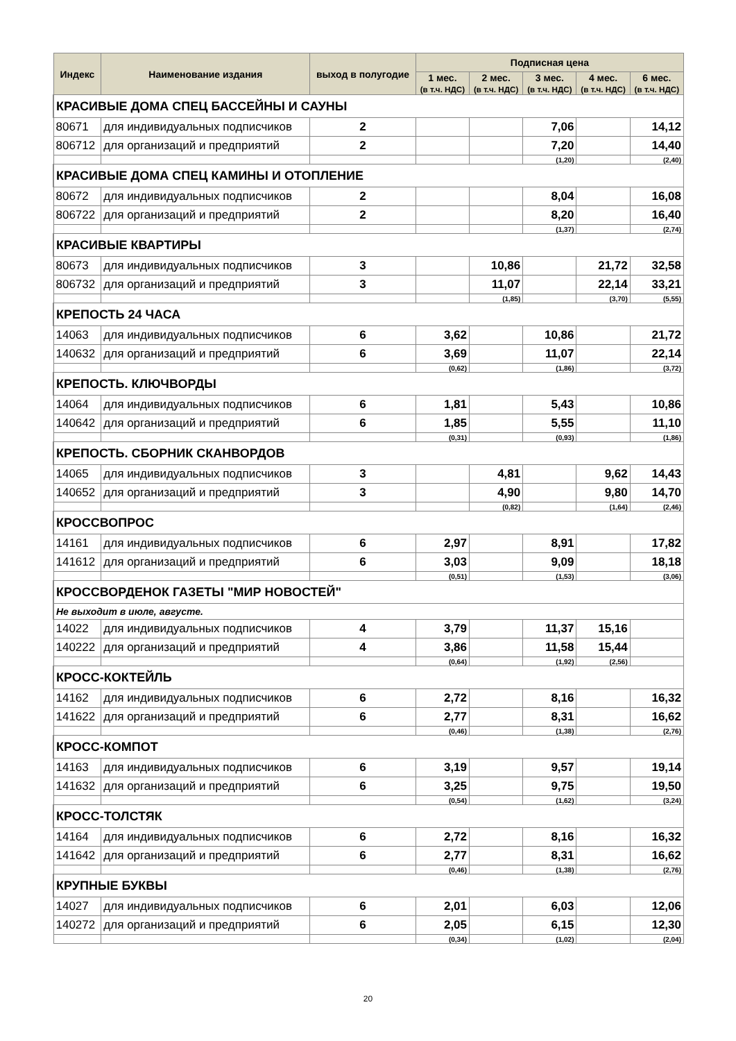| Индекс | Наименование издания | выход в полугодие | Подписная цена | | | | |
| --- | --- | --- | --- | --- | --- | --- | --- |
| | | | 1 мес. (в т.ч. НДС) | 2 мес. (в т.ч. НДС) | 3 мес. (в т.ч. НДС) | 4 мес. (в т.ч. НДС) | 6 мес. (в т.ч. НДС) |
| КРАСИВЫЕ ДОМА СПЕЦ БАССЕЙНЫ И САУНЫ | | | | | | | |
| 80671 | для индивидуальных подписчиков | 2 | | | 7,06 | | 14,12 |
| 806712 | для организаций и предприятий | 2 | | | 7,20 | | 14,40 |
| | | | | | (1,20) | | (2,40) |
| КРАСИВЫЕ ДОМА СПЕЦ КАМИНЫ И ОТОПЛЕНИЕ | | | | | | | |
| 80672 | для индивидуальных подписчиков | 2 | | | 8,04 | | 16,08 |
| 806722 | для организаций и предприятий | 2 | | | 8,20 | | 16,40 |
| | | | | | (1,37) | | (2,74) |
| КРАСИВЫЕ КВАРТИРЫ | | | | | | | |
| 80673 | для индивидуальных подписчиков | 3 | | 10,86 | | 21,72 | 32,58 |
| 806732 | для организаций и предприятий | 3 | | 11,07 | | 22,14 | 33,21 |
| | | | | (1,85) | | (3,70) | (5,55) |
| КРЕПОСТЬ 24 ЧАСА | | | | | | | |
| 14063 | для индивидуальных подписчиков | 6 | 3,62 | | 10,86 | | 21,72 |
| 140632 | для организаций и предприятий | 6 | 3,69 | | 11,07 | | 22,14 |
| | | | (0,62) | | (1,86) | | (3,72) |
| КРЕПОСТЬ. КЛЮЧВОРДЫ | | | | | | | |
| 14064 | для индивидуальных подписчиков | 6 | 1,81 | | 5,43 | | 10,86 |
| 140642 | для организаций и предприятий | 6 | 1,85 | | 5,55 | | 11,10 |
| | | | (0,31) | | (0,93) | | (1,86) |
| КРЕПОСТЬ. СБОРНИК СКАНВОРДОВ | | | | | | | |
| 14065 | для индивидуальных подписчиков | 3 | | 4,81 | | 9,62 | 14,43 |
| 140652 | для организаций и предприятий | 3 | | 4,90 | | 9,80 | 14,70 |
| | | | | (0,82) | | (1,64) | (2,46) |
| КРОССВОПРОС | | | | | | | |
| 14161 | для индивидуальных подписчиков | 6 | 2,97 | | 8,91 | | 17,82 |
| 141612 | для организаций и предприятий | 6 | 3,03 | | 9,09 | | 18,18 |
| | | | (0,51) | | (1,53) | | (3,06) |
| КРОССВОРДЕНОК ГАЗЕТЫ "МИР НОВОСТЕЙ" | | | | | | | |
| Не выходит в июле, августе. | | | | | | | |
| 14022 | для индивидуальных подписчиков | 4 | 3,79 | | 11,37 | 15,16 | |
| 140222 | для организаций и предприятий | 4 | 3,86 | | 11,58 | 15,44 | |
| | | | (0,64) | | (1,92) | (2,56) | |
| КРОСС-КОКТЕЙЛЬ | | | | | | | |
| 14162 | для индивидуальных подписчиков | 6 | 2,72 | | 8,16 | | 16,32 |
| 141622 | для организаций и предприятий | 6 | 2,77 | | 8,31 | | 16,62 |
| | | | (0,46) | | (1,38) | | (2,76) |
| КРОСС-КОМПОТ | | | | | | | |
| 14163 | для индивидуальных подписчиков | 6 | 3,19 | | 9,57 | | 19,14 |
| 141632 | для организаций и предприятий | 6 | 3,25 | | 9,75 | | 19,50 |
| | | | (0,54) | | (1,62) | | (3,24) |
| КРОСС-ТОЛСТЯК | | | | | | | |
| 14164 | для индивидуальных подписчиков | 6 | 2,72 | | 8,16 | | 16,32 |
| 141642 | для организаций и предприятий | 6 | 2,77 | | 8,31 | | 16,62 |
| | | | (0,46) | | (1,38) | | (2,76) |
| КРУПНЫЕ БУКВЫ | | | | | | | |
| 14027 | для индивидуальных подписчиков | 6 | 2,01 | | 6,03 | | 12,06 |
| 140272 | для организаций и предприятий | 6 | 2,05 | | 6,15 | | 12,30 |
| | | | (0,34) | | (1,02) | | (2,04) |
20